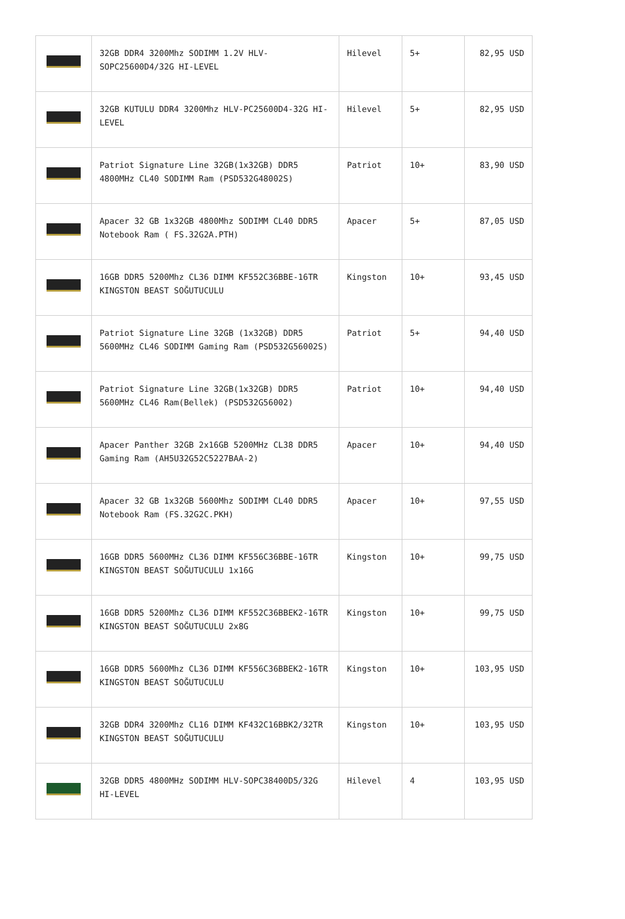| | 32GB DDR4 3200Mhz SODIMM 1.2V HLV-SOPC25600D4/32G HI-LEVEL | Hilevel | 5+ | 82,95 USD |
| | 32GB KUTULU DDR4 3200Mhz HLV-PC25600D4-32G HI-LEVEL | Hilevel | 5+ | 82,95 USD |
| | Patriot Signature Line 32GB(1x32GB) DDR5 4800MHz CL40 SODIMM Ram (PSD532G48002S) | Patriot | 10+ | 83,90 USD |
| | Apacer 32 GB 1x32GB 4800Mhz SODIMM CL40 DDR5 Notebook Ram ( FS.32G2A.PTH) | Apacer | 5+ | 87,05 USD |
| | 16GB DDR5 5200Mhz CL36 DIMM KF552C36BBE-16TR KINGSTON BEAST SOĞUTUCULU | Kingston | 10+ | 93,45 USD |
| | Patriot Signature Line 32GB (1x32GB) DDR5 5600MHz CL46 SODIMM Gaming Ram (PSD532G56002S) | Patriot | 5+ | 94,40 USD |
| | Patriot Signature Line 32GB(1x32GB) DDR5 5600MHz CL46 Ram(Bellek) (PSD532G56002) | Patriot | 10+ | 94,40 USD |
| | Apacer Panther 32GB 2x16GB 5200MHz CL38 DDR5 Gaming Ram (AH5U32G52C5227BAA-2) | Apacer | 10+ | 94,40 USD |
| | Apacer 32 GB 1x32GB 5600Mhz SODIMM CL40 DDR5 Notebook Ram (FS.32G2C.PKH) | Apacer | 10+ | 97,55 USD |
| | 16GB DDR5 5600MHz CL36 DIMM KF556C36BBE-16TR KINGSTON BEAST SOĞUTUCULU 1x16G | Kingston | 10+ | 99,75 USD |
| | 16GB DDR5 5200Mhz CL36 DIMM KF552C36BBEK2-16TR KINGSTON BEAST SOĞUTUCULU 2x8G | Kingston | 10+ | 99,75 USD |
| | 16GB DDR5 5600Mhz CL36 DIMM KF556C36BBEK2-16TR KINGSTON BEAST SOĞUTUCULU | Kingston | 10+ | 103,95 USD |
| | 32GB DDR4 3200Mhz CL16 DIMM KF432C16BBK2/32TR KINGSTON BEAST SOĞUTUCULU | Kingston | 10+ | 103,95 USD |
| | 32GB DDR5 4800MHz SODIMM HLV-SOPC38400D5/32G HI-LEVEL | Hilevel | 4 | 103,95 USD |